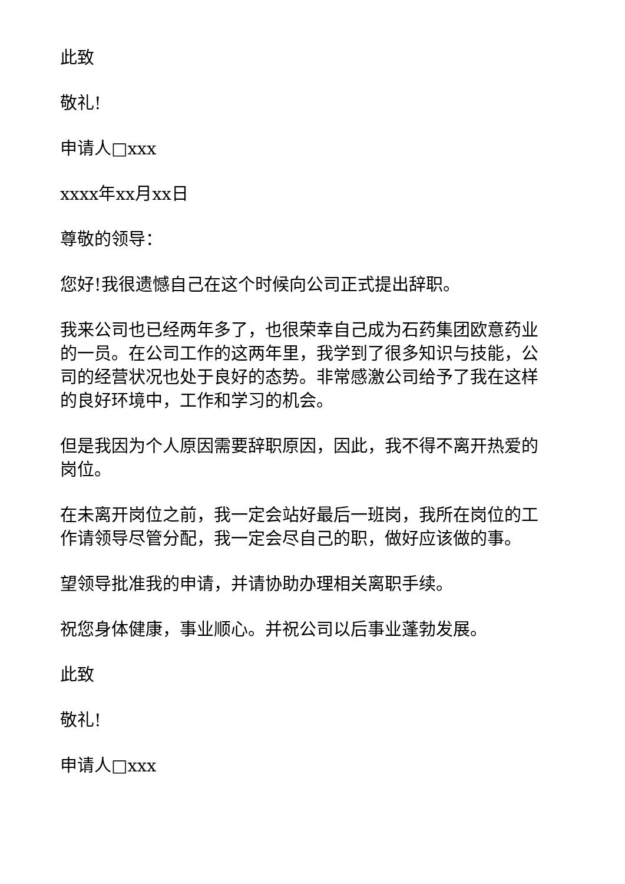此致
敬礼!
申请人□xxx
xxxx年xx月xx日
尊敬的领导：
您好!我很遗憾自己在这个时候向公司正式提出辞职。
我来公司也已经两年多了，也很荣幸自己成为石药集团欧意药业的一员。在公司工作的这两年里，我学到了很多知识与技能，公司的经营状况也处于良好的态势。非常感激公司给予了我在这样的良好环境中，工作和学习的机会。
但是我因为个人原因需要辞职原因，因此，我不得不离开热爱的岗位。
在未离开岗位之前，我一定会站好最后一班岗，我所在岗位的工作请领导尽管分配，我一定会尽自己的职，做好应该做的事。
望领导批准我的申请，并请协助办理相关离职手续。
祝您身体健康，事业顺心。并祝公司以后事业蓬勃发展。
此致
敬礼!
申请人□xxx